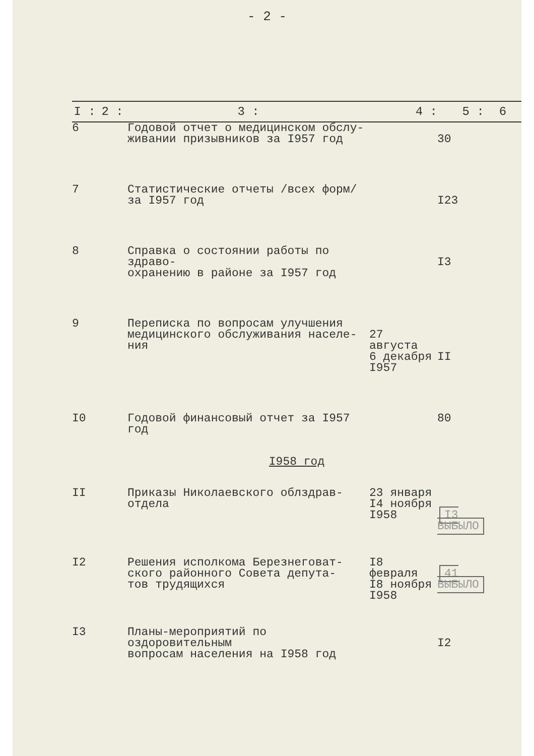- 2 -
| I : | 2 : | 3 : | 4 : | 5 : | 6 |
| --- | --- | --- | --- | --- | --- |
| 6 | | Годовой отчет о медицинском обслу- живании призывников за I957 год | | 30 | |
| 7 | | Статистические отчеты /всех форм/ за I957 год | | I23 | |
| 8 | | Справка о состоянии работы по здраво- охранению в районе за I957 год | | I3 | |
| 9 | | Переписка по вопросам улучшения медицинского обслуживания населе- ния | 27 августа 6 декабря I957 | II | |
| I0 | | Годовой финансовый отчет за I957 год | | 80 | |
| I958 год | | | | | |
| II | | Приказы Николаевского облздрав- отдела | 23 января I4 ноября I958 | I3 ВЫБЫЛО | |
| I2 | | Решения исполкома Березнеговат- ского районного Совета депута- тов трудящихся | I8 февраля I8 ноября I958 | 41 ВЫБЫЛО | |
| I3 | | Планы-мероприятий по оздоровительным вопросам населения на I958 год | | I2 | |